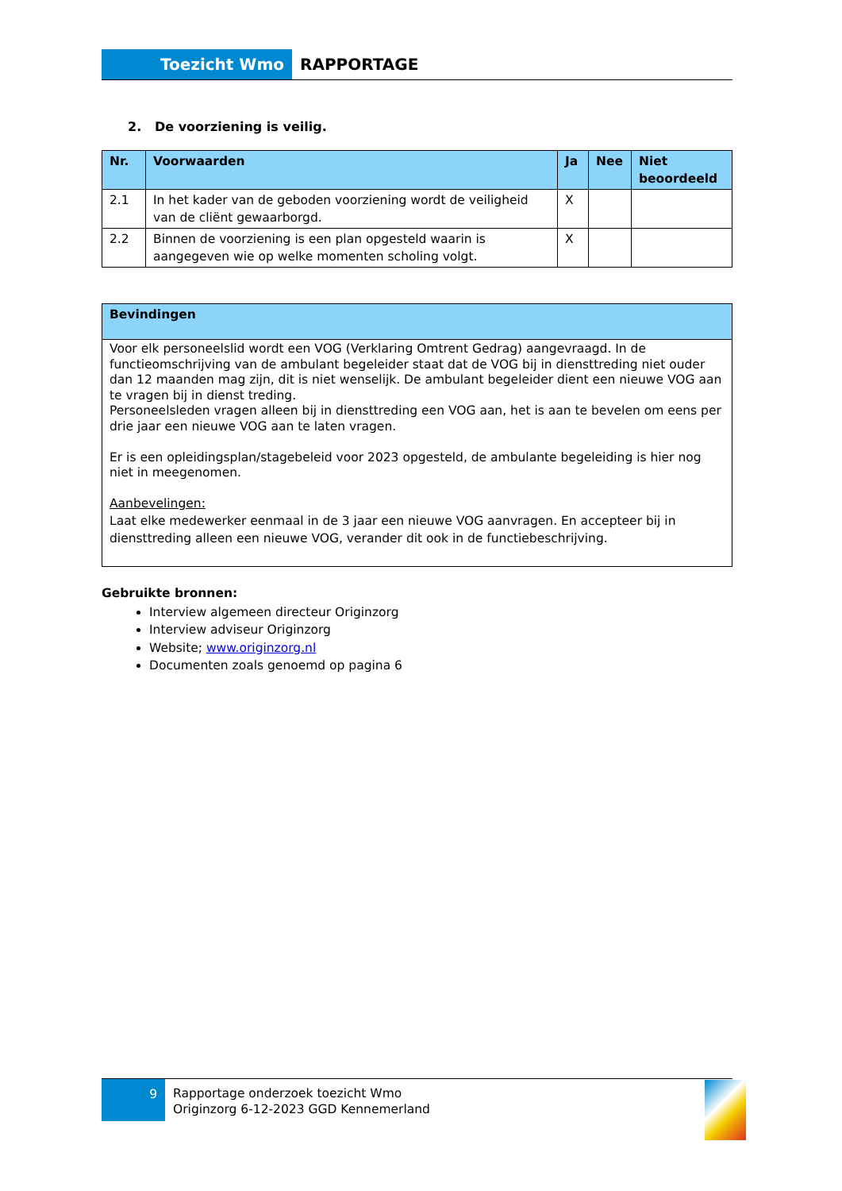Toezicht Wmo RAPPORTAGE
2. De voorziening is veilig.
| Nr. | Voorwaarden | Ja | Nee | Niet beoordeeld |
| --- | --- | --- | --- | --- |
| 2.1 | In het kader van de geboden voorziening wordt de veiligheid van de cliënt gewaarborgd. | X | | |
| 2.2 | Binnen de voorziening is een plan opgesteld waarin is aangegeven wie op welke momenten scholing volgt. | X | | |
| Bevindingen |
| --- |
| Voor elk personeelslid wordt een VOG (Verklaring Omtrent Gedrag) aangevraagd. In de functieomschrijving van de ambulant begeleider staat dat de VOG bij in diensttreding niet ouder dan 12 maanden mag zijn, dit is niet wenselijk. De ambulant begeleider dient een nieuwe VOG aan te vragen bij in dienst treding. Personeelsleden vragen alleen bij in diensttreding een VOG aan, het is aan te bevelen om eens per drie jaar een nieuwe VOG aan te laten vragen. Er is een opleidingsplan/stagebeleid voor 2023 opgesteld, de ambulante begeleiding is hier nog niet in meegenomen. Aanbevelingen: Laat elke medewerker eenmaal in de 3 jaar een nieuwe VOG aanvragen. En accepteer bij in diensttreding alleen een nieuwe VOG, verander dit ook in de functiebeschrijving. |
Gebruikte bronnen:
Interview algemeen directeur Originzorg
Interview adviseur Originzorg
Website; www.originzorg.nl
Documenten zoals genoemd op pagina 6
9
Rapportage onderzoek toezicht Wmo
Originzorg 6-12-2023 GGD Kennemerland